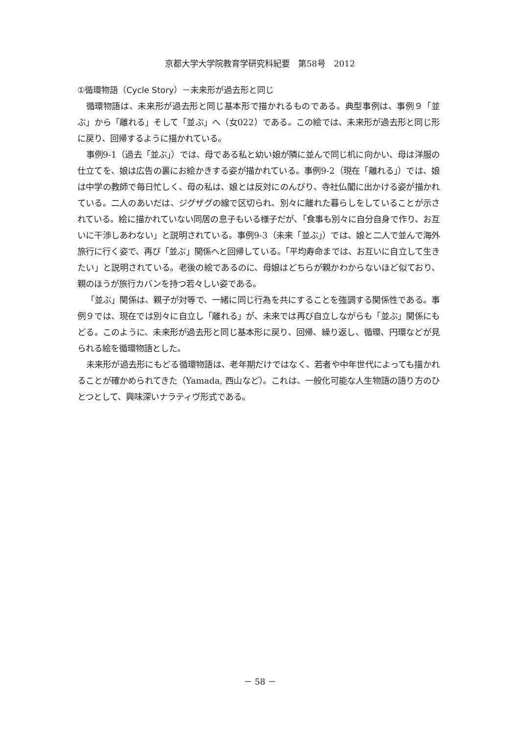京都大学大学院教育学研究科紀要　第58号　2012
①循環物語（Cycle Story）－未来形が過去形と同じ
循環物語は、未来形が過去形と同じ基本形で描かれるものである。典型事例は、事例９「並ぶ」から「離れる」そして「並ぶ」へ（女022）である。この絵では、未来形が過去形と同じ形に戻り、回帰するように描かれている。
事例9-1（過去「並ぶ」）では、母である私と幼い娘が隣に並んで同じ机に向かい、母は洋服の仕立てを、娘は広告の裏にお絵かきする姿が描かれている。事例9-2（現在「離れる」）では、娘は中学の教師で毎日忙しく、母の私は、娘とは反対にのんびり、寺社仏閣に出かける姿が描かれている。二人のあいだは、ジグザグの線で区切られ、別々に離れた暮らしをしていることが示されている。絵に描かれていない同居の息子もいる様子だが、「食事も別々に自分自身で作り、お互いに干渉しあわない」と説明されている。事例9-3（未来「並ぶ」）では、娘と二人で並んで海外旅行に行く姿で、再び「並ぶ」関係へと回帰している。「平均寿命までは、お互いに自立して生きたい」と説明されている。老後の絵であるのに、母娘はどちらが親かわからないほど似ており、親のほうが旅行カバンを持つ若々しい姿である。
「並ぶ」関係は、親子が対等で、一緒に同じ行為を共にすることを強調する関係性である。事例９では、現在では別々に自立し「離れる」が、未来では再び自立しながらも「並ぶ」関係にもどる。このように、未来形が過去形と同じ基本形に戻り、回帰、繰り返し、循環、円環などが見られる絵を循環物語とした。
未来形が過去形にもどる循環物語は、老年期だけではなく、若者や中年世代によっても描かれることが確かめられてきた（Yamada, 西山など）。これは、一般化可能な人生物語の語り方のひとつとして、興味深いナラティヴ形式である。
－ 58 －